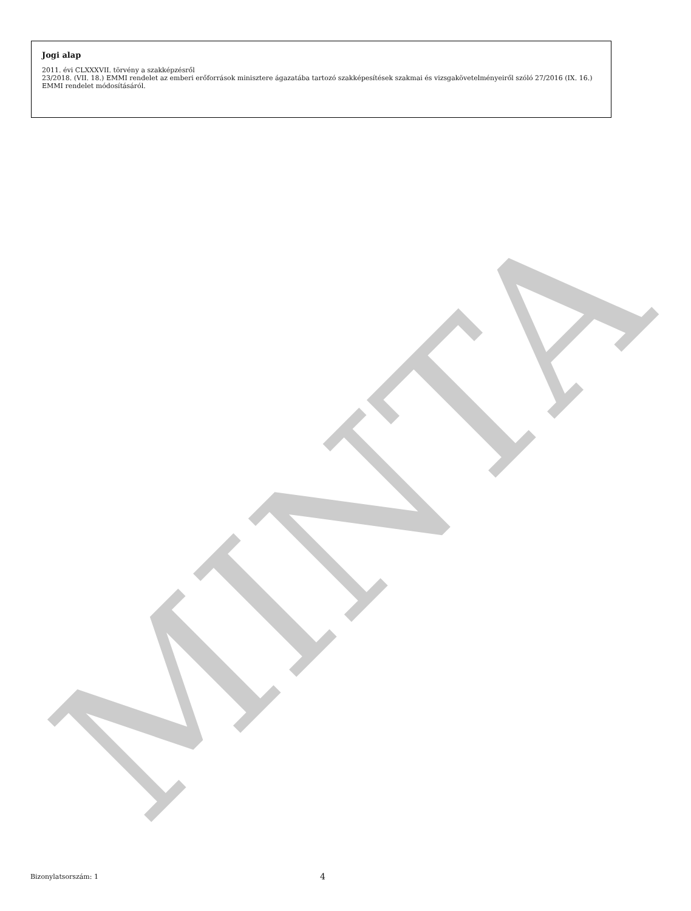MINTA
Jogi alap
2011. évi CLXXXVII. törvény a szakképzésről
23/2018. (VII. 18.) EMMI rendelet az emberi erőforrások minisztere ágazatába tartozó szakképesítések szakmai és vizsgakövetelményeiről szóló 27/2016 (IX. 16.) EMMI rendelet módosításáról.
Bizonylatsorszám: 1 4